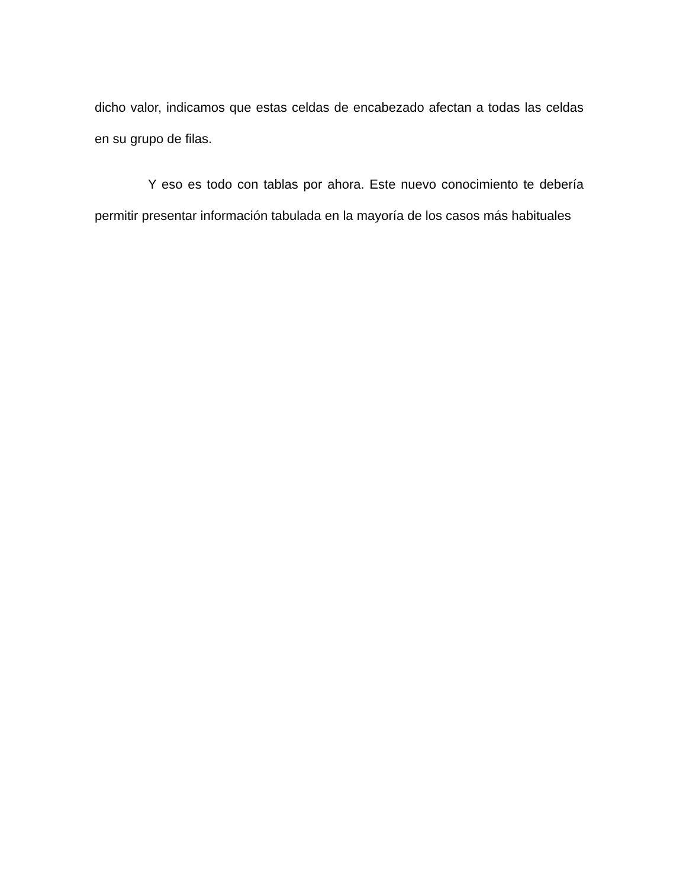dicho valor, indicamos que estas celdas de encabezado afectan a todas las celdas en su grupo de filas.
Y eso es todo con tablas por ahora. Este nuevo conocimiento te debería permitir presentar información tabulada en la mayoría de los casos más habituales